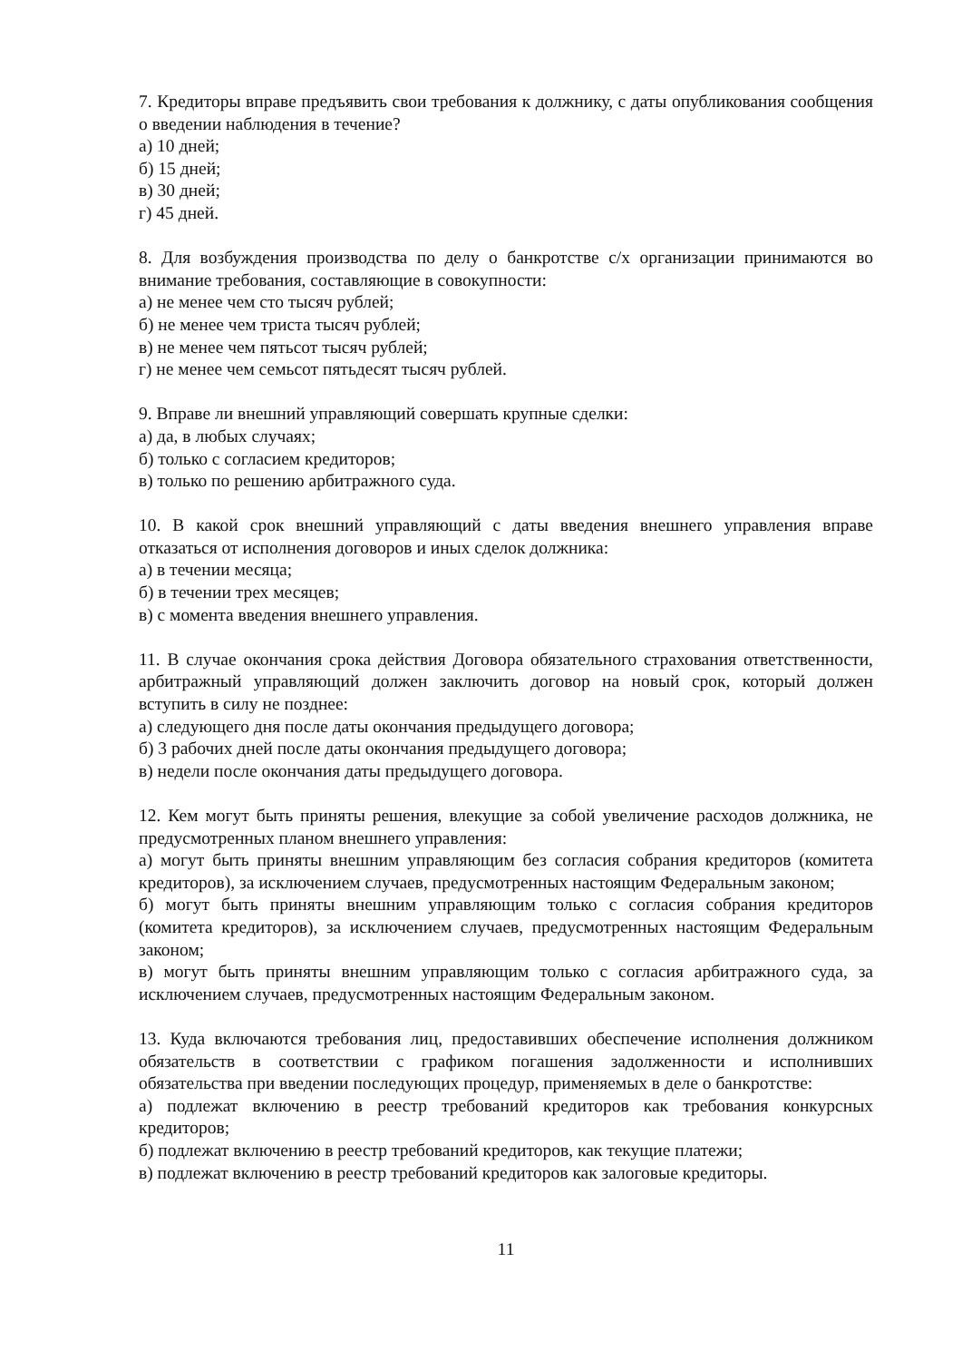7. Кредиторы вправе предъявить свои требования к должнику, с даты опубликования сообщения о введении наблюдения в течение?
а) 10 дней;
б) 15 дней;
в) 30 дней;
г) 45 дней.
8. Для возбуждения производства по делу о банкротстве с/х организации принимаются во внимание требования, составляющие в совокупности:
а) не менее чем сто тысяч рублей;
б) не менее чем триста тысяч рублей;
в) не менее чем пятьсот тысяч рублей;
г) не менее чем семьсот пятьдесят тысяч рублей.
9. Вправе ли внешний управляющий совершать крупные сделки:
а) да, в любых случаях;
б) только с согласием кредиторов;
в) только по решению арбитражного суда.
10. В какой срок внешний управляющий с даты введения внешнего управления вправе отказаться от исполнения договоров и иных сделок должника:
а) в течении месяца;
б) в течении трех месяцев;
в) с момента введения внешнего управления.
11. В случае окончания срока действия Договора обязательного страхования ответственности, арбитражный управляющий должен заключить договор на новый срок, который должен вступить в силу не позднее:
а) следующего дня после даты окончания предыдущего договора;
б) 3 рабочих дней после даты окончания предыдущего договора;
в) недели после окончания даты предыдущего договора.
12. Кем могут быть приняты решения, влекущие за собой увеличение расходов должника, не предусмотренных планом внешнего управления:
а) могут быть приняты внешним управляющим без согласия собрания кредиторов (комитета кредиторов), за исключением случаев, предусмотренных настоящим Федеральным законом;
б) могут быть приняты внешним управляющим только с согласия собрания кредиторов (комитета кредиторов), за исключением случаев, предусмотренных настоящим Федеральным законом;
в) могут быть приняты внешним управляющим только с согласия арбитражного суда, за исключением случаев, предусмотренных настоящим Федеральным законом.
13. Куда включаются требования лиц, предоставивших обеспечение исполнения должником обязательств в соответствии с графиком погашения задолженности и исполнивших обязательства при введении последующих процедур, применяемых в деле о банкротстве:
а) подлежат включению в реестр требований кредиторов как требования конкурсных кредиторов;
б) подлежат включению в реестр требований кредиторов, как текущие платежи;
в) подлежат включению в реестр требований кредиторов как залоговые кредиторы.
11